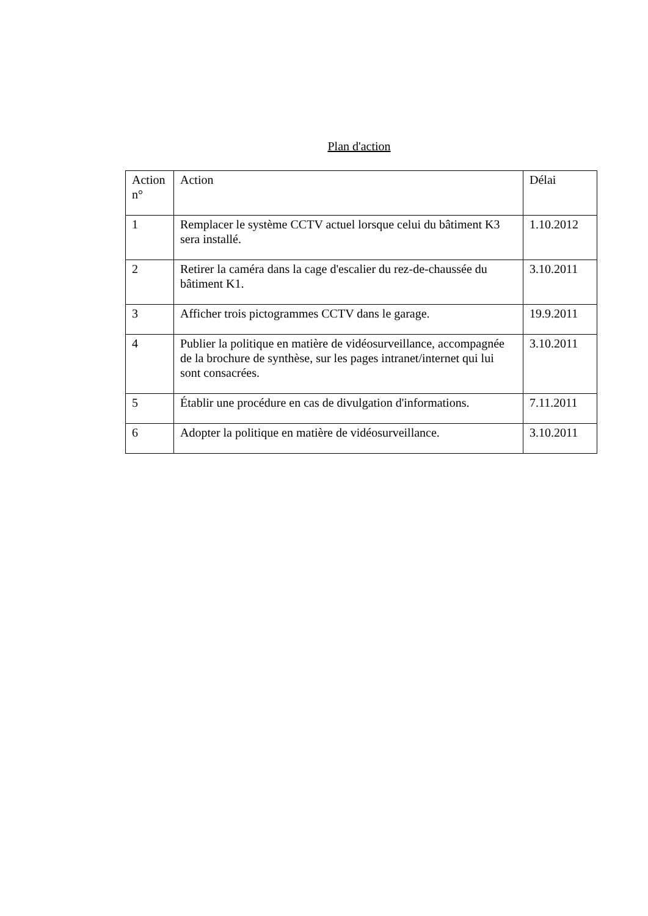Plan d'action
| Action n° | Action | Délai |
| 1 | Remplacer le système CCTV actuel lorsque celui du bâtiment K3 sera installé. | 1.10.2012 |
| 2 | Retirer la caméra dans la cage d'escalier du rez-de-chaussée du bâtiment K1. | 3.10.2011 |
| 3 | Afficher trois pictogrammes CCTV dans le garage. | 19.9.2011 |
| 4 | Publier la politique en matière de vidéosurveillance, accompagnée de la brochure de synthèse, sur les pages intranet/internet qui lui sont consacrées. | 3.10.2011 |
| 5 | Établir une procédure en cas de divulgation d'informations. | 7.11.2011 |
| 6 | Adopter la politique en matière de vidéosurveillance. | 3.10.2011 |